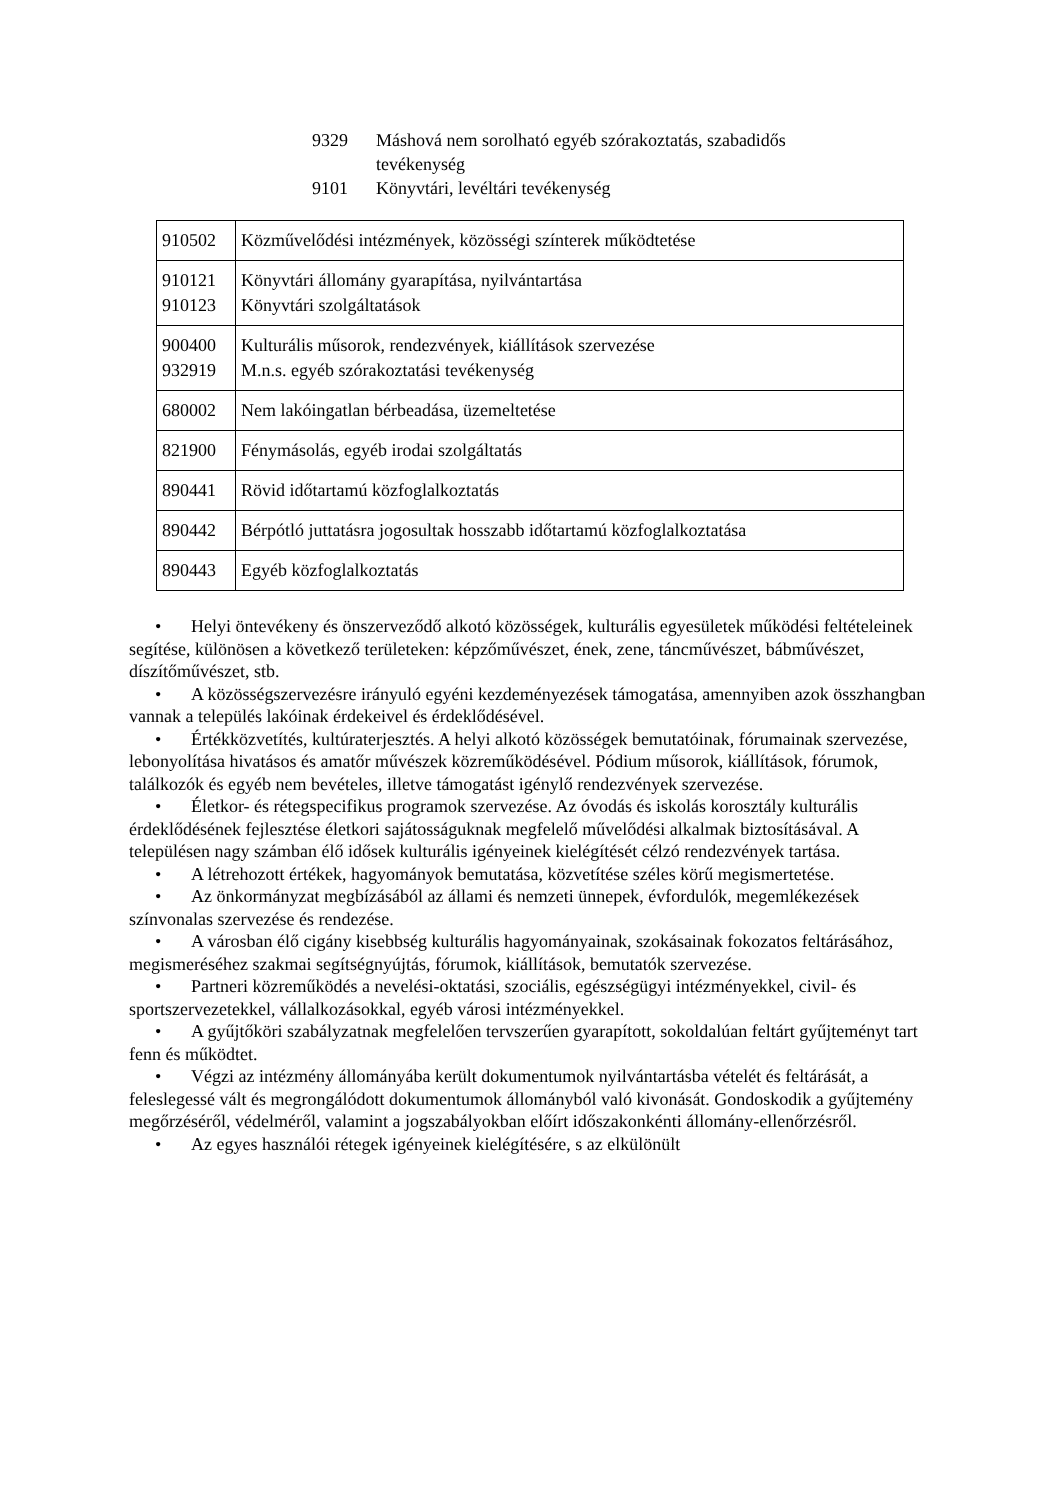9329 Máshová nem sorolható egyéb szórakoztatás, szabadidős tevékenység
9101 Könyvtári, levéltári tevékenység
| 910502 | Közművelődési intézmények, közösségi színterek működtetése |
| 910121 910123 | Könyvtári állomány gyarapítása, nyilvántartása Könyvtári szolgáltatások |
| 900400 932919 | Kulturális műsorok, rendezvények, kiállítások szervezése M.n.s. egyéb szórakoztatási tevékenység |
| 680002 | Nem lakóingatlan bérbeadása, üzemeltetése |
| 821900 | Fénymásolás, egyéb irodai szolgáltatás |
| 890441 | Rövid időtartamú közfoglalkoztatás |
| 890442 | Bérpótló juttatásra jogosultak hosszabb időtartamú közfoglalkoztatása |
| 890443 | Egyéb közfoglalkoztatás |
• Helyi öntevékeny és önszerveződő alkotó közösségek, kulturális egyesületek működési feltételeinek segítése, különösen a következő területeken: képzőművészet, ének, zene, táncművészet, bábművészet, díszítőművészet, stb.
• A közösségszervezésre irányuló egyéni kezdeményezések támogatása, amennyiben azok összhangban vannak a település lakóinak érdekeivel és érdeklődésével.
• Értékközvetítés, kultúraterjesztés. A helyi alkotó közösségek bemutatóinak, fórumainak szervezése, lebonyolítása hivatásos és amatőr művészek közreműködésével. Pódium műsorok, kiállítások, fórumok, találkozók és egyéb nem bevételes, illetve támogatást igénylő rendezvények szervezése.
• Életkor- és rétegspecifikus programok szervezése. Az óvodás és iskolás korosztály kulturális érdeklődésének fejlesztése életkori sajátosságuknak megfelelő művelődési alkalmak biztosításával. A településen nagy számban élő idősek kulturális igényeinek kielégítését célzó rendezvények tartása.
• A létrehozott értékek, hagyományok bemutatása, közvetítése széles körű megismertetése.
• Az önkormányzat megbízásából az állami és nemzeti ünnepek, évfordulók, megemlékezések színvonalas szervezése és rendezése.
• A városban élő cigány kisebbség kulturális hagyományainak, szokásainak fokozatos feltárásához, megismeréséhez szakmai segítségnyújtás, fórumok, kiállítások, bemutatók szervezése.
• Partneri közreműködés a nevelési-oktatási, szociális, egészségügyi intézményekkel, civil- és sportszervezetekkel, vállalkozásokkal, egyéb városi intézményekkel.
• A gyűjtőköri szabályzatnak megfelelően tervszerűen gyarapított, sokoldalúan feltárt gyűjteményt tart fenn és működtet.
• Végzi az intézmény állományába került dokumentumok nyilvántartásba vételét és feltárását, a feleslegessé vált és megrongálódott dokumentumok állományból való kivonását. Gondoskodik a gyűjtemény megőrzéséről, védelméről, valamint a jogszabályokban előírt időszakonkénti állomány-ellenőrzésről.
• Az egyes használói rétegek igényeinek kielégítésére, s az elkülönült